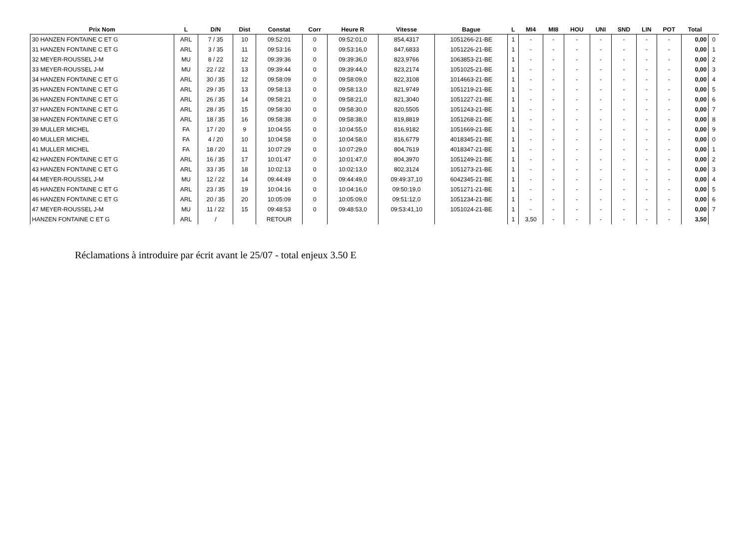| Prix Nom | L | D/N | Dist | Constat | Corr | Heure R | Vitesse | Bague | L | MI4 | MI8 | HOU | UNI | SND | LIN | POT | Total | |
| --- | --- | --- | --- | --- | --- | --- | --- | --- | --- | --- | --- | --- | --- | --- | --- | --- | --- | --- |
| 30 HANZEN FONTAINE C ET G | ARL | 7 / 35 | 10 | 09:52:01 | 0 | 09:52:01,0 | 854,4317 | 1051266-21-BE | 1 | - | - | - | - | - | - | - | 0,00 | 0 |
| 31 HANZEN FONTAINE C ET G | ARL | 3 / 35 | 11 | 09:53:16 | 0 | 09:53:16,0 | 847,6833 | 1051226-21-BE | 1 | - | - | - | - | - | - | - | 0,00 | 1 |
| 32 MEYER-ROUSSEL J-M | MU | 8 / 22 | 12 | 09:39:36 | 0 | 09:39:36,0 | 823,9766 | 1063853-21-BE | 1 | - | - | - | - | - | - | - | 0,00 | 2 |
| 33 MEYER-ROUSSEL J-M | MU | 22 / 22 | 13 | 09:39:44 | 0 | 09:39:44,0 | 823,2174 | 1051025-21-BE | 1 | - | - | - | - | - | - | - | 0,00 | 3 |
| 34 HANZEN FONTAINE C ET G | ARL | 30 / 35 | 12 | 09:58:09 | 0 | 09:58:09,0 | 822,3108 | 1014663-21-BE | 1 | - | - | - | - | - | - | - | 0,00 | 4 |
| 35 HANZEN FONTAINE C ET G | ARL | 29 / 35 | 13 | 09:58:13 | 0 | 09:58:13,0 | 821,9749 | 1051219-21-BE | 1 | - | - | - | - | - | - | - | 0,00 | 5 |
| 36 HANZEN FONTAINE C ET G | ARL | 26 / 35 | 14 | 09:58:21 | 0 | 09:58:21,0 | 821,3040 | 1051227-21-BE | 1 | - | - | - | - | - | - | - | 0,00 | 6 |
| 37 HANZEN FONTAINE C ET G | ARL | 28 / 35 | 15 | 09:58:30 | 0 | 09:58:30,0 | 820,5505 | 1051243-21-BE | 1 | - | - | - | - | - | - | - | 0,00 | 7 |
| 38 HANZEN FONTAINE C ET G | ARL | 18 / 35 | 16 | 09:58:38 | 0 | 09:58:38,0 | 819,8819 | 1051268-21-BE | 1 | - | - | - | - | - | - | - | 0,00 | 8 |
| 39 MULLER MICHEL | FA | 17 / 20 | 9 | 10:04:55 | 0 | 10:04:55,0 | 816,9182 | 1051669-21-BE | 1 | - | - | - | - | - | - | - | 0,00 | 9 |
| 40 MULLER MICHEL | FA | 4 / 20 | 10 | 10:04:58 | 0 | 10:04:58,0 | 816,6779 | 4018345-21-BE | 1 | - | - | - | - | - | - | - | 0,00 | 0 |
| 41 MULLER MICHEL | FA | 18 / 20 | 11 | 10:07:29 | 0 | 10:07:29,0 | 804,7619 | 4018347-21-BE | 1 | - | - | - | - | - | - | - | 0,00 | 1 |
| 42 HANZEN FONTAINE C ET G | ARL | 16 / 35 | 17 | 10:01:47 | 0 | 10:01:47,0 | 804,3970 | 1051249-21-BE | 1 | - | - | - | - | - | - | - | 0,00 | 2 |
| 43 HANZEN FONTAINE C ET G | ARL | 33 / 35 | 18 | 10:02:13 | 0 | 10:02:13,0 | 802,3124 | 1051273-21-BE | 1 | - | - | - | - | - | - | - | 0,00 | 3 |
| 44 MEYER-ROUSSEL J-M | MU | 12 / 22 | 14 | 09:44:49 | 0 | 09:44:49,0 | 09:49:37,10 | 6042345-21-BE | 1 | - | - | - | - | - | - | - | 0,00 | 4 |
| 45 HANZEN FONTAINE C ET G | ARL | 23 / 35 | 19 | 10:04:16 | 0 | 10:04:16,0 | 09:50:19,0 | 1051271-21-BE | 1 | - | - | - | - | - | - | - | 0,00 | 5 |
| 46 HANZEN FONTAINE C ET G | ARL | 20 / 35 | 20 | 10:05:09 | 0 | 10:05:09,0 | 09:51:12,0 | 1051234-21-BE | 1 | - | - | - | - | - | - | - | 0,00 | 6 |
| 47 MEYER-ROUSSEL J-M | MU | 11 / 22 | 15 | 09:48:53 | 0 | 09:48:53,0 | 09:53:41,10 | 1051024-21-BE | 1 | - | - | - | - | - | - | - | 0,00 | 7 |
| HANZEN FONTAINE C ET G | ARL | / | | RETOUR | | | | | 1 | 3,50 | - | - | - | - | - | - | 3,50 | |
Réclamations à introduire par écrit avant le 25/07 - total enjeux 3.50 E